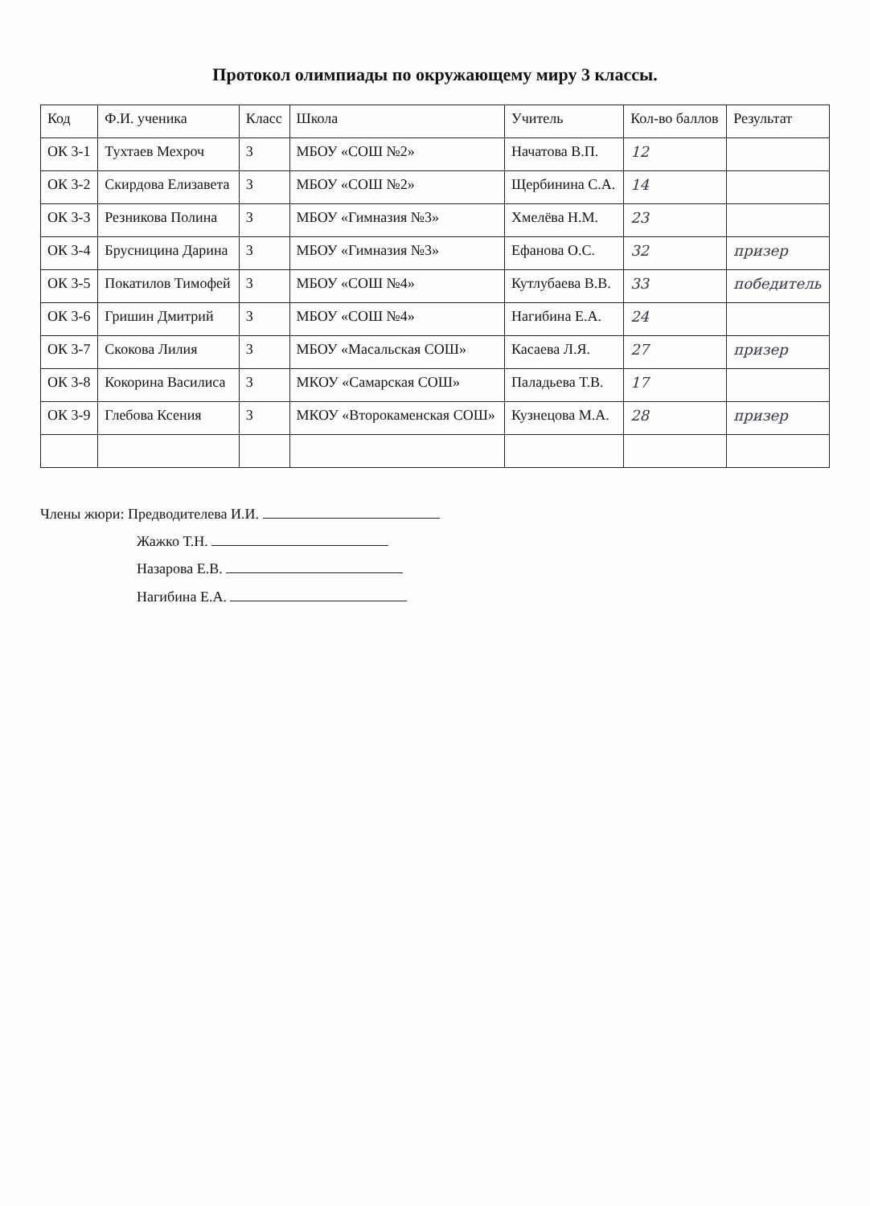Протокол олимпиады по окружающему миру 3 классы.
| Код | Ф.И. ученика | Класс | Школа | Учитель | Кол-во баллов | Результат |
| --- | --- | --- | --- | --- | --- | --- |
| ОК 3-1 | Тухтаев Мехроч | 3 | МБОУ «СОШ №2» | Начатова В.П. | 12 | |
| ОК 3-2 | Скирдова Елизавета | 3 | МБОУ «СОШ №2» | Щербинина С.А. | 14 | |
| ОК 3-3 | Резникова Полина | 3 | МБОУ «Гимназия №3» | Хмелёва Н.М. | 23 | |
| ОК 3-4 | Брусницина Дарина | 3 | МБОУ «Гимназия №3» | Ефанова О.С. | 32 | призер |
| ОК 3-5 | Покатилов Тимофей | 3 | МБОУ «СОШ №4» | Кутлубаева В.В. | 33 | победитель |
| ОК 3-6 | Гришин Дмитрий | 3 | МБОУ «СОШ №4» | Нагибина Е.А. | 24 | |
| ОК 3-7 | Скокова Лилия | 3 | МБОУ «Масальская СОШ» | Касаева Л.Я. | 27 | призер |
| ОК 3-8 | Кокорина Василиса | 3 | МКОУ «Самарская СОШ» | Паладьева Т.В. | 17 | |
| ОК 3-9 | Глебова Ксения | 3 | МКОУ «Второкаменская СОШ» | Кузнецова М.А. | 28 | призер |
Члены жюри: Предводителева И.И.
Жажко Т.Н.
Назарова Е.В.
Нагибина Е.А.